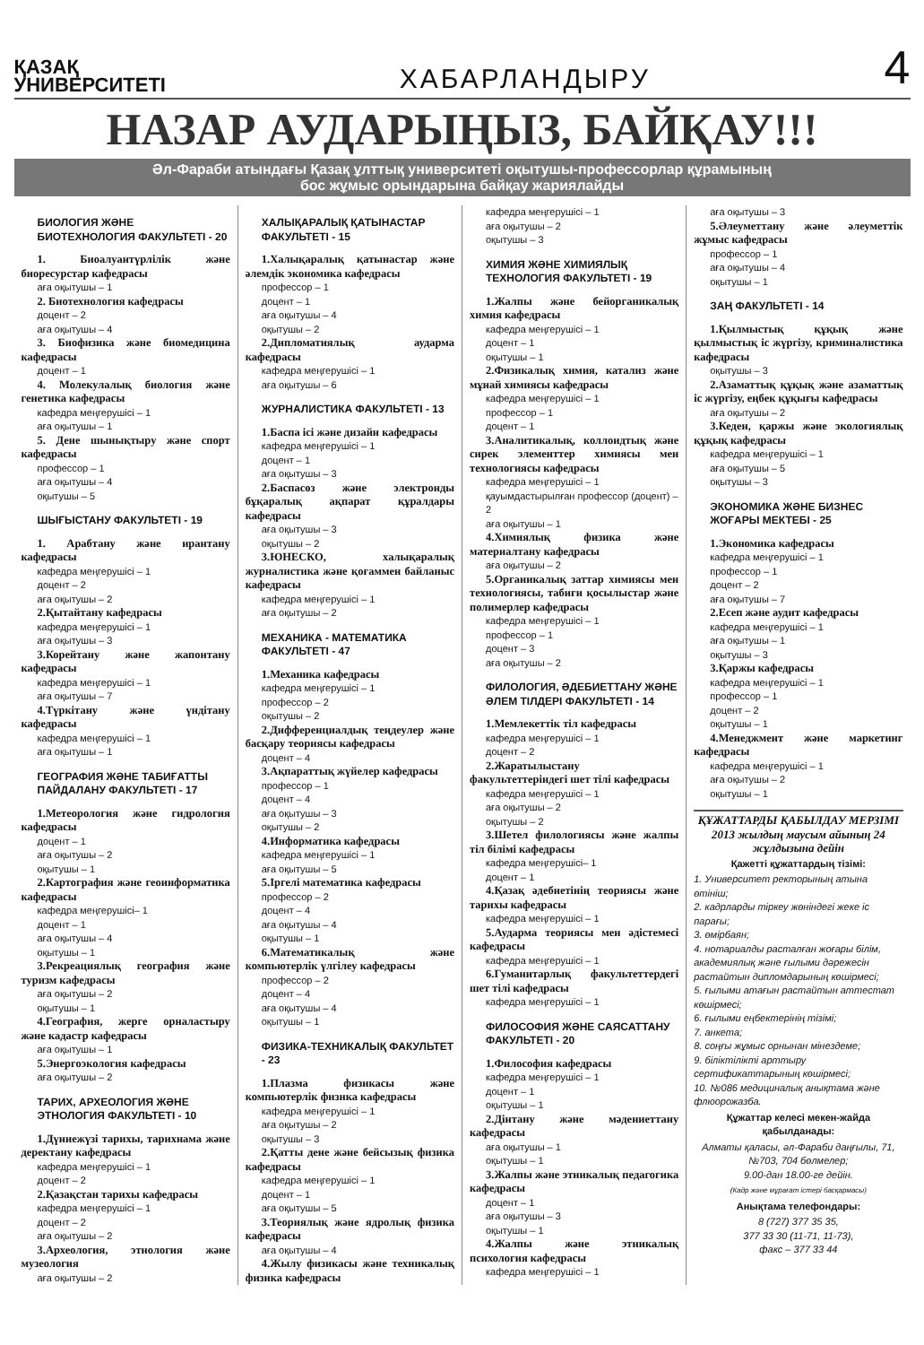ҚАЗАҚ
УНИВЕРСИТЕТІ
ХАБАРЛАНДЫРУ
4
НАЗАР АУДАРЫҢЫЗ, БАЙҚАУ!!!
Әл-Фараби атындағы Қазақ ұлттық университеті оқытушы-профессорлар құрамының
бос жұмыс орындарына байқау жариялайды
БИОЛОГИЯ ЖӘНЕ БИОТЕХНОЛОГИЯ ФАКУЛЬТЕТІ - 20
1. Биоалуантүрлілік және биоресурстар кафедрасы
аға оқытушы – 1
2. Биотехнология кафедрасы
доцент – 2
аға оқытушы – 4
3. Биофизика және биомедицина кафедрасы
доцент – 1
4. Молекулалық биология және генетика кафедрасы
кафедра меңгерушісі – 1
аға оқытушы – 1
5. Дене шынықтыру және спорт кафедрасы
профессор – 1
аға оқытушы – 4
оқытушы – 5
ШЫҒЫСТАНУ ФАКУЛЬТЕТІ - 19
1. Арабтану және ирантану кафедрасы
кафедра меңгерушісі – 1
доцент – 2
аға оқытушы – 2
2.Қытайтану кафедрасы
кафедра меңгерушісі – 1
аға оқытушы – 3
3.Корейтану және жапонтану кафедрасы
кафедра меңгерушісі – 1
аға оқытушы – 7
4.Түркітану және үндітану кафедрасы
кафедра меңгерушісі – 1
аға оқытушы – 1
ГЕОГРАФИЯ ЖӘНЕ ТАБИҒАТТЫ ПАЙДАЛАНУ ФАКУЛЬТЕТІ - 17
1.Метеорология және гидрология кафедрасы
доцент – 1
аға оқытушы – 2
оқытушы – 1
2.Картография және геоинформатика кафедрасы
кафедра меңгерушісі– 1
доцент – 1
аға оқытушы – 4
оқытушы – 1
3.Рекреациялық география және туризм кафедрасы
аға оқытушы – 2
оқытушы – 1
4.География, жерге орналастыру және кадастр кафедрасы
аға оқытушы – 1
5.Энергоэкология кафедрасы
аға оқытушы – 2
ТАРИХ, АРХЕОЛОГИЯ ЖӘНЕ ЭТНОЛОГИЯ ФАКУЛЬТЕТІ - 10
1.Дүниежүзі тарихы, тарихнама және деректану кафедрасы
кафедра меңгерушісі – 1
доцент – 2
2.Қазақстан тарихы кафедрасы
кафедра меңгерушісі – 1
доцент – 2
аға оқытушы – 2
3.Археология, этнология және музеология
аға оқытушы – 2
ХАЛЫҚАРАЛЫҚ ҚАТЫНАСТАР ФАКУЛЬТЕТІ - 15
1.Халықаралық қатынастар және әлемдік экономика кафедрасы
профессор – 1
доцент – 1
аға оқытушы – 4
оқытушы – 2
2.Дипломатиялық аударма кафедрасы
кафедра меңгерушісі – 1
аға оқытушы – 6
ЖУРНАЛИСТИКА ФАКУЛЬТЕТІ - 13
1.Баспа ісі және дизайн кафедрасы
кафедра меңгерушісі – 1
доцент – 1
аға оқытушы – 3
2.Баспасөз және электронды бұқаралық ақпарат құралдары кафедрасы
аға оқытушы – 3
оқытушы – 2
3.ЮНЕСКО, халықаралық журналистика және қоғаммен байланыс кафедрасы
кафедра меңгерушісі – 1
аға оқытушы – 2
МЕХАНИКА - МАТЕМАТИКА ФАКУЛЬТЕТІ - 47
1.Механика кафедрасы
кафедра меңгерушісі – 1
профессор – 2
оқытушы – 2
2.Дифференциалдық теңдеулер және басқару теориясы кафедрасы
доцент – 4
3.Ақпараттық жүйелер кафедрасы
профессор – 1
доцент – 4
аға оқытушы – 3
оқытушы – 2
4.Информатика кафедрасы
кафедра меңгерушісі – 1
аға оқытушы – 5
5.Іргелі математика кафедрасы
профессор – 2
доцент – 4
аға оқытушы – 4
оқытушы – 1
6.Математикалық және компьютерлік үлгілеу кафедрасы
профессор – 2
доцент – 4
аға оқытушы – 4
оқытушы – 1
ФИЗИКА-ТЕХНИКАЛЫҚ ФАКУЛЬТЕТ - 23
1.Плазма физикасы және компьютерлік физика кафедрасы
кафедра меңгерушісі – 1
аға оқытушы – 2
оқытушы – 3
2.Қатты дене және бейсызық физика кафедрасы
кафедра меңгерушісі – 1
доцент – 1
аға оқытушы – 5
3.Теориялық және ядролық физика кафедрасы
аға оқытушы – 4
4.Жылу физикасы және техникалық физика кафедрасы
кафедра меңгерушісі – 1
аға оқытушы – 2
оқытушы – 3
ХИМИЯ ЖӘНЕ ХИМИЯЛЫҚ ТЕХНОЛОГИЯ ФАКУЛЬТЕТІ - 19
1.Жалпы және бейорганикалық химия кафедрасы
кафедра меңгерушісі – 1
доцент – 1
оқытушы – 1
2.Физикалық химия, катализ және мұнай химиясы кафедрасы
кафедра меңгерушісі – 1
профессор – 1
доцент – 1
3.Аналитикалық, коллоидтық және сирек элементтер химиясы мен технологиясы кафедрасы
кафедра меңгерушісі – 1
қауымдастырылған профессор (доцент) – 2
аға оқытушы – 1
4.Химиялық физика және материалтану кафедрасы
аға оқытушы – 2
5.Органикалық заттар химиясы мен технологиясы, табиғи қосылыстар және полимерлер кафедрасы
кафедра меңгерушісі – 1
профессор – 1
доцент – 3
аға оқытушы – 2
ФИЛОЛОГИЯ, ӘДЕБИЕТТАНУ ЖӘНЕ ӘЛЕМ ТІЛДЕРІ ФАКУЛЬТЕТІ - 14
1.Мемлекеттік тіл кафедрасы
кафедра меңгерушісі – 1
доцент – 2
2.Жаратылыстану факультеттеріндегі шет тілі кафедрасы
кафедра меңгерушісі – 1
аға оқытушы – 2
оқытушы – 2
3.Шетел филологиясы және жалпы тіл білімі кафедрасы
кафедра меңгерушісі– 1
доцент – 1
4.Қазақ әдебиетінің теориясы және тарихы кафедрасы
кафедра меңгерушісі – 1
5.Аударма теориясы мен әдістемесі кафедрасы
кафедра меңгерушісі – 1
6.Гуманитарлық факультеттердегі шет тілі кафедрасы
кафедра меңгерушісі – 1
ФИЛОСОФИЯ ЖӘНЕ САЯСАТТАНУ ФАКУЛЬТЕТІ - 20
1.Философия кафедрасы
кафедра меңгерушісі – 1
доцент – 1
оқытушы – 1
2.Дінтану және мәдениеттану кафедрасы
аға оқытушы – 1
оқытушы – 1
3.Жалпы және этникалық педагогика кафедрасы
доцент – 1
аға оқытушы – 3
оқытушы – 1
4.Жалпы және этникалық психология кафедрасы
кафедра меңгерушісі – 1
аға оқытушы – 3
5.Әлеуметтану және әлеуметтік жұмыс кафедрасы
профессор – 1
аға оқытушы – 4
оқытушы – 1
ЗАҢ ФАКУЛЬТЕТІ - 14
1.Қылмыстық құқық және қылмыстық іс жүргізу, криминалистика кафедрасы
оқытушы – 3
2.Азаматтық құқық және азаматтық іс жүргізу, еңбек құқығы кафедрасы
аға оқытушы – 2
3.Кеден, қаржы және экологиялық құқық кафедрасы
кафедра меңгерушісі – 1
аға оқытушы – 5
оқытушы – 3
ЭКОНОМИКА ЖӘНЕ БИЗНЕС ЖОҒАРЫ МЕКТЕБІ - 25
1.Экономика кафедрасы
кафедра меңгерушісі – 1
профессор – 1
доцент – 2
аға оқытушы – 7
2.Есеп және аудит кафедрасы
кафедра меңгерушісі – 1
аға оқытушы – 1
оқытушы – 3
3.Қаржы кафедрасы
кафедра меңгерушісі – 1
профессор – 1
доцент – 2
оқытушы – 1
4.Менеджмент және маркетинг кафедрасы
кафедра меңгерушісі – 1
аға оқытушы – 2
оқытушы – 1
ҚҰЖАТТАРДЫ ҚАБЫЛДАУ МЕРЗІМІ
2013 жылдың маусым айының 24 жұлдызына дейін
Қажетті құжаттардың тізімі:
1. Университет ректорының атына өтініш;
2. кадрларды тіркеу жөніндегі жеке іс парағы;
3. өмірбаян;
4. нотариалды расталған жоғары білім, академиялық және ғылыми дәрежесін растайтын дипломдарының көшірмесі;
5. ғылыми атағын растайтын аттестат көшірмесі;
6. ғылыми еңбектерінің тізімі;
7. анкета;
8. соңғы жұмыс орнынан мінездеме;
9. біліктілікті арттыру сертификаттарының көшірмесі;
10. №086 медициналық анықтама және флюорожазба.
Құжаттар келесі мекен-жайда қабылданады:
Алматы қаласы, әл-Фараби даңғылы, 71, №703, 704 бөлмелер;
9.00-дан 18.00-ге дейін.
(Кадр және мұрағат істері басқармасы)
Анықтама телефондары:
8 (727) 377 35 35,
377 33 30 (11-71, 11-73),
факс – 377 33 44